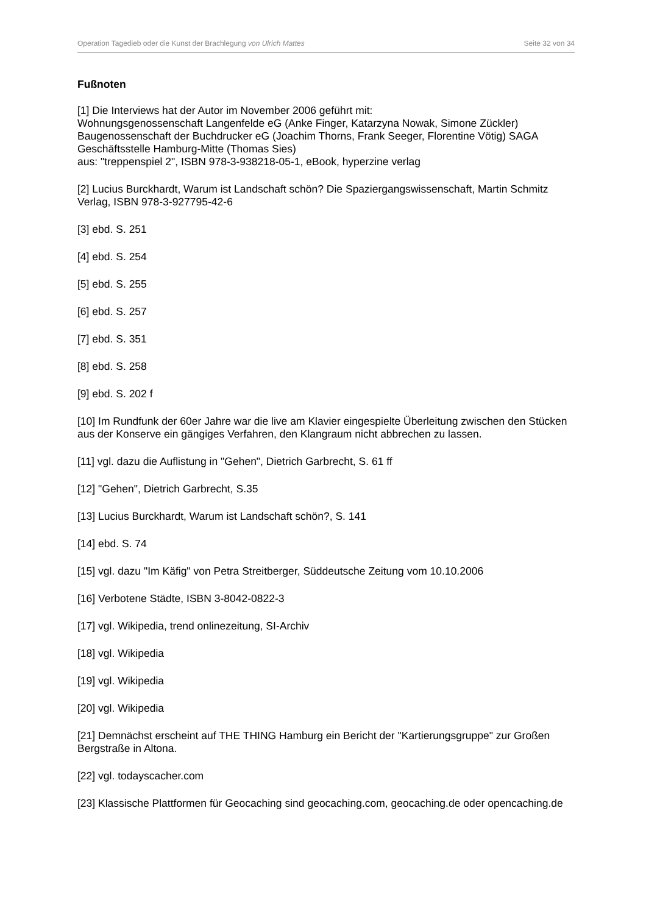Operation Tagedieb oder die Kunst der Brachlegung von Ulrich Mattes Seite 32 von 34
Fußnoten
[1] Die Interviews hat der Autor im November 2006 geführt mit:
Wohnungsgenossenschaft Langenfelde eG (Anke Finger, Katarzyna Nowak, Simone Zückler) Baugenossenschaft der Buchdrucker eG (Joachim Thorns, Frank Seeger, Florentine Vötig) SAGA Geschäftsstelle Hamburg-Mitte (Thomas Sies)
aus: "treppenspiel 2", ISBN 978-3-938218-05-1, eBook, hyperzine verlag
[2] Lucius Burckhardt, Warum ist Landschaft schön? Die Spaziergangswissenschaft, Martin Schmitz Verlag, ISBN 978-3-927795-42-6
[3] ebd. S. 251
[4] ebd. S. 254
[5] ebd. S. 255
[6] ebd. S. 257
[7] ebd. S. 351
[8] ebd. S. 258
[9] ebd. S. 202 f
[10] Im Rundfunk der 60er Jahre war die live am Klavier eingespielte Überleitung zwischen den Stücken aus der Konserve ein gängiges Verfahren, den Klangraum nicht abbrechen zu lassen.
[11] vgl. dazu die Auflistung in "Gehen", Dietrich Garbrecht, S. 61 ff
[12] "Gehen", Dietrich Garbrecht, S.35
[13] Lucius Burckhardt, Warum ist Landschaft schön?, S. 141
[14] ebd. S. 74
[15] vgl. dazu "Im Käfig" von Petra Streitberger, Süddeutsche Zeitung vom 10.10.2006
[16] Verbotene Städte, ISBN 3-8042-0822-3
[17] vgl. Wikipedia, trend onlinezeitung, SI-Archiv
[18] vgl. Wikipedia
[19] vgl. Wikipedia
[20] vgl. Wikipedia
[21] Demnächst erscheint auf THE THING Hamburg ein Bericht der "Kartierungsgruppe" zur Großen Bergstraße in Altona.
[22] vgl. todayscacher.com
[23] Klassische Plattformen für Geocaching sind geocaching.com, geocaching.de oder opencaching.de